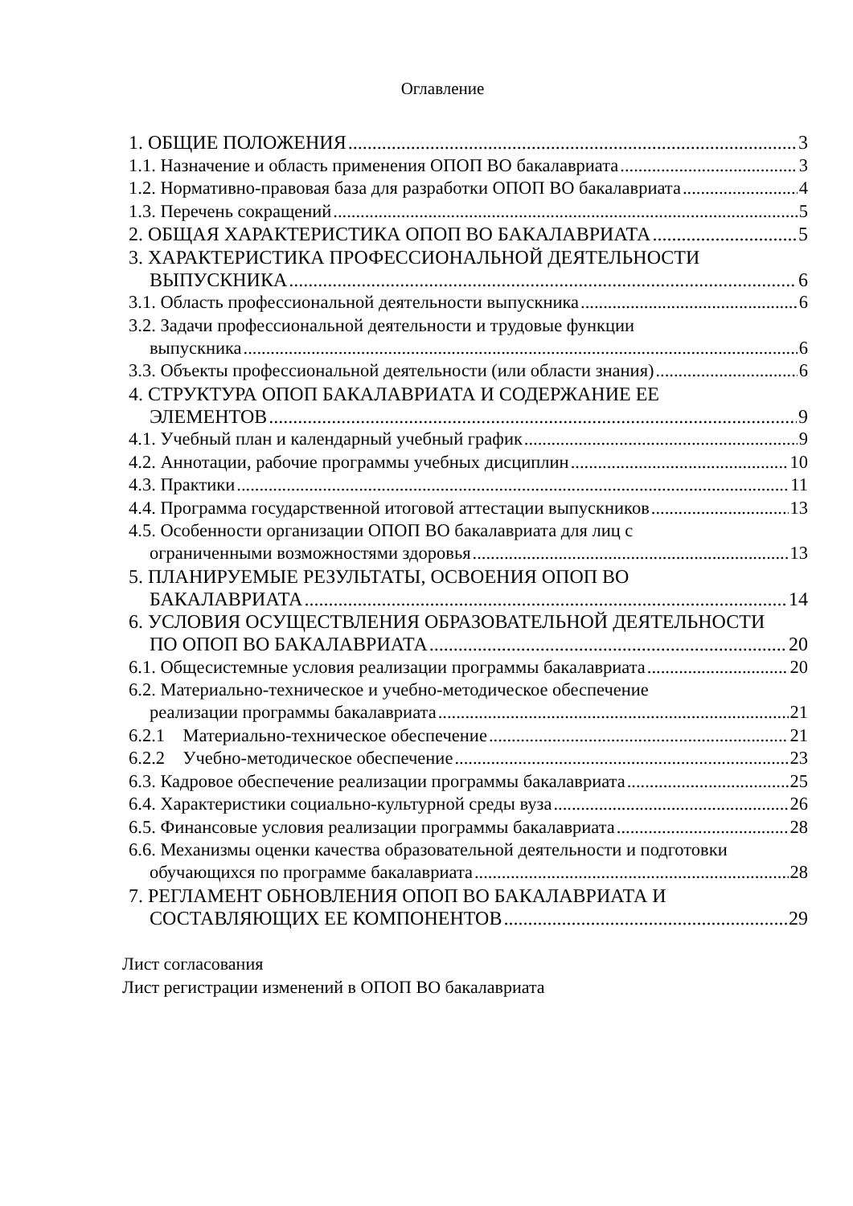Оглавление
1. ОБЩИЕ ПОЛОЖЕНИЯ 3
1.1. Назначение и область применения ОПОП ВО бакалавриата 3
1.2. Нормативно-правовая база для разработки ОПОП ВО бакалавриата 4
1.3. Перечень сокращений 5
2. ОБЩАЯ ХАРАКТЕРИСТИКА ОПОП ВО БАКАЛАВРИАТА 5
3. ХАРАКТЕРИСТИКА ПРОФЕССИОНАЛЬНОЙ ДЕЯТЕЛЬНОСТИ
ВЫПУСКНИКА 6
3.1. Область профессиональной деятельности выпускника 6
3.2. Задачи профессиональной деятельности и трудовые функции
выпускника 6
3.3. Объекты профессиональной деятельности (или области знания) 6
4. СТРУКТУРА ОПОП БАКАЛАВРИАТА И СОДЕРЖАНИЕ ЕЕ
ЭЛЕМЕНТОВ 9
4.1. Учебный план и календарный учебный график 9
4.2. Аннотации, рабочие программы учебных дисциплин 10
4.3. Практики 11
4.4. Программа государственной итоговой аттестации выпускников 13
4.5. Особенности организации ОПОП ВО бакалавриата для лиц с
ограниченными возможностями здоровья 13
5. ПЛАНИРУЕМЫЕ РЕЗУЛЬТАТЫ, ОСВОЕНИЯ ОПОП ВО
БАКАЛАВРИАТА 14
6. УСЛОВИЯ ОСУЩЕСТВЛЕНИЯ ОБРАЗОВАТЕЛЬНОЙ ДЕЯТЕЛЬНОСТИ
ПО ОПОП ВО БАКАЛАВРИАТА 20
6.1. Общесистемные условия реализации программы бакалавриата 20
6.2. Материально-техническое и учебно-методическое обеспечение
реализации программы бакалавриата 21
6.2.1 Материально-техническое обеспечение 21
6.2.2 Учебно-методическое обеспечение 23
6.3. Кадровое обеспечение реализации программы бакалавриата 25
6.4. Характеристики социально-культурной среды вуза 26
6.5. Финансовые условия реализации программы бакалавриата 28
6.6. Механизмы оценки качества образовательной деятельности и подготовки
обучающихся по программе бакалавриата 28
7. РЕГЛАМЕНТ ОБНОВЛЕНИЯ ОПОП ВО БАКАЛАВРИАТА И
СОСТАВЛЯЮЩИХ ЕЕ КОМПОНЕНТОВ 29
Лист согласования
Лист регистрации изменений в ОПОП ВО бакалавриата